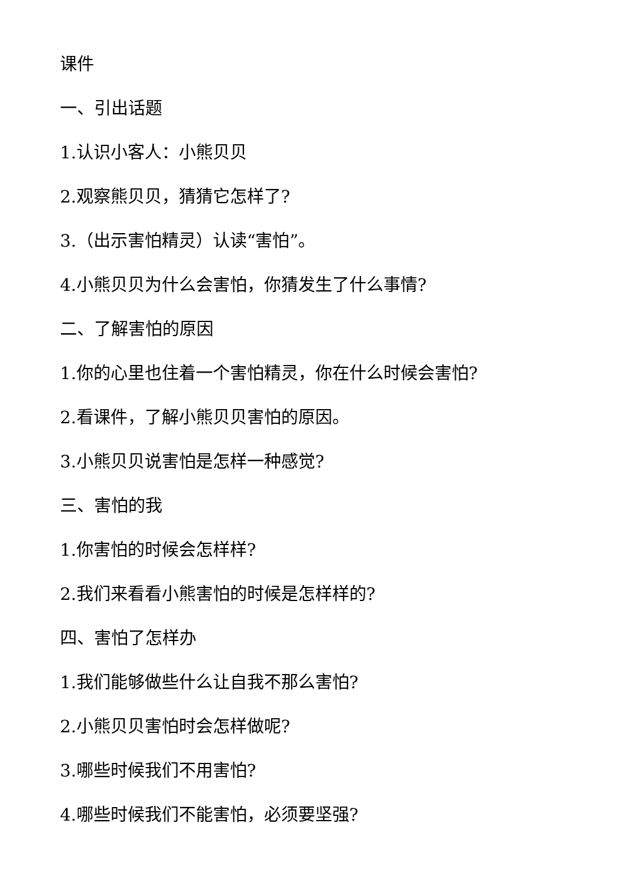课件
一、引出话题
1.认识小客人：小熊贝贝
2.观察熊贝贝，猜猜它怎样了?
3.（出示害怕精灵）认读“害怕”。
4.小熊贝贝为什么会害怕，你猜发生了什么事情?
二、了解害怕的原因
1.你的心里也住着一个害怕精灵，你在什么时候会害怕?
2.看课件，了解小熊贝贝害怕的原因。
3.小熊贝贝说害怕是怎样一种感觉?
三、害怕的我
1.你害怕的时候会怎样样?
2.我们来看看小熊害怕的时候是怎样样的?
四、害怕了怎样办
1.我们能够做些什么让自我不那么害怕?
2.小熊贝贝害怕时会怎样做呢?
3.哪些时候我们不用害怕?
4.哪些时候我们不能害怕，必须要坚强?